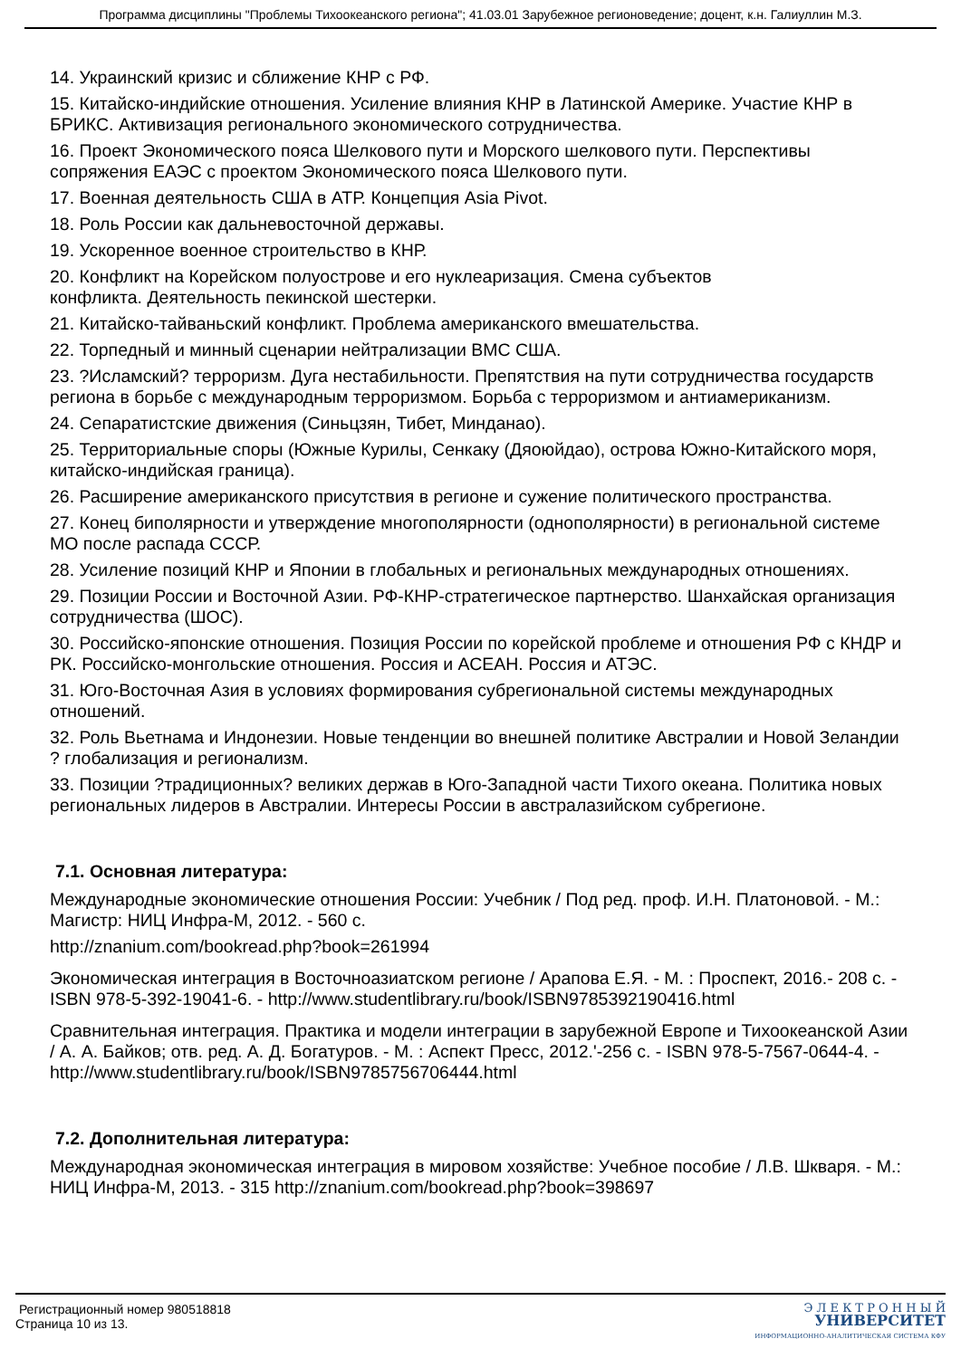Программа дисциплины "Проблемы Тихоокеанского региона"; 41.03.01 Зарубежное регионоведение; доцент, к.н. Галиуллин М.З.
14. Украинский кризис и сближение КНР с РФ.
15. Китайско-индийские отношения. Усиление влияния КНР в Латинской Америке. Участие КНР в БРИКС. Активизация регионального экономического сотрудничества.
16. Проект Экономического пояса Шелкового пути и Морского шелкового пути. Перспективы сопряжения ЕАЭС с проектом Экономического пояса Шелкового пути.
17. Военная деятельность США в АТР. Концепция Asia Pivot.
18. Роль России как дальневосточной державы.
19. Ускоренное военное строительство в КНР.
20. Конфликт на Корейском полуострове и его нуклеаризация. Смена субъектов
конфликта. Деятельность пекинской шестерки.
21. Китайско-тайваньский конфликт. Проблема американского вмешательства.
22. Торпедный и минный сценарии нейтрализации ВМС США.
23. ?Исламский? терроризм. Дуга нестабильности. Препятствия на пути сотрудничества государств региона в борьбе с международным терроризмом. Борьба с терроризмом и антиамериканизм.
24. Сепаратистские движения (Синьцзян, Тибет, Минданао).
25. Территориальные споры (Южные Курилы, Сенкаку (Дяоюйдао), острова Южно-Китайского моря, китайско-индийская граница).
26. Расширение американского присутствия в регионе и сужение политического пространства.
27. Конец биполярности и утверждение многополярности (однополярности) в региональной системе МО после распада СССР.
28. Усиление позиций КНР и Японии в глобальных и региональных международных отношениях.
29. Позиции России и Восточной Азии. РФ-КНР-стратегическое партнерство. Шанхайская организация сотрудничества (ШОС).
30. Российско-японские отношения. Позиция России по корейской проблеме и отношения РФ с КНДР и РК. Российско-монгольские отношения. Россия и АСЕАН. Россия и АТЭС.
31. Юго-Восточная Азия в условиях формирования субрегиональной системы международных отношений.
32. Роль Вьетнама и Индонезии. Новые тенденции во внешней политике Австралии и Новой Зеландии ? глобализация и регионализм.
33. Позиции ?традиционных? великих держав в Юго-Западной части Тихого океана. Политика новых региональных лидеров в Австралии. Интересы России в австралазийском субрегионе.
7.1. Основная литература:
Международные экономические отношения России: Учебник / Под ред. проф. И.Н. Платоновой. - М.: Магистр: НИЦ Инфра-М, 2012. - 560 с.
http://znanium.com/bookread.php?book=261994
Экономическая интеграция в Восточноазиатском регионе / Арапова Е.Я. - М. : Проспект, 2016.- 208 с. - ISBN 978-5-392-19041-6. - http://www.studentlibrary.ru/book/ISBN9785392190416.html
Сравнительная интеграция. Практика и модели интеграции в зарубежной Европе и Тихоокеанской Азии / А. А. Байков; отв. ред. А. Д. Богатуров. - М. : Аспект Пресс, 2012.'-256 с. - ISBN 978-5-7567-0644-4. - http://www.studentlibrary.ru/book/ISBN9785756706444.html
7.2. Дополнительная литература:
Международная экономическая интеграция в мировом хозяйстве: Учебное пособие / Л.В. Шкваря. - М.: НИЦ Инфра-М, 2013. - 315 http://znanium.com/bookread.php?book=398697
Регистрационный номер 980518818
Страница 10 из 13.
Э Л Е К Т Р О Н Н Ы Й
УНИВЕРСИТЕТ
ИНФОРМАЦИОННО-АНАЛИТИЧЕСКАЯ СИСТЕМА КФУ